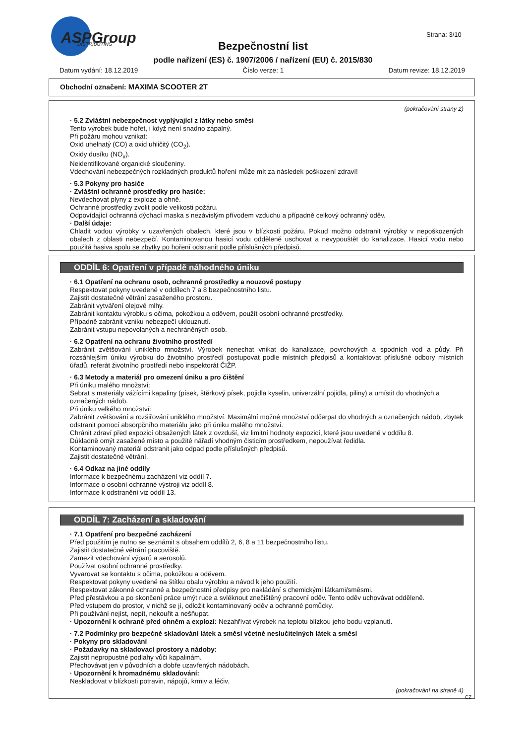ASPGroup
DISTRIBUTING
Strana: 3/10
Bezpečnostní list
podle nařízení (ES) č. 1907/2006 / nařízení (EU) č. 2015/830
Datum vydání: 18.12.2019 Číslo verze: 1 Datum revize: 18.12.2019
Obchodní označení: MAXIMA SCOOTER 2T
(pokračování strany 2)
· 5.2 Zvláštní nebezpečnost vyplývající z látky nebo směsi
Tento výrobek bude hořet, i když není snadno zápalný.
Při požáru mohou vznikat:
Oxid uhelnatý (CO) a oxid uhličitý (CO<sub>2</sub>).
Oxidy dusíku (NO<sub>x</sub>).
Neidentifikované organické sloučeniny.
Vdechování nebezpečných rozkladných produktů hoření může mít za následek poškození zdraví!
· 5.3 Pokyny pro hasiče
· Zvláštní ochranné prostředky pro hasiče:
Nevdechovat plyny z exploze a ohně.
Ochranné prostředky zvolit podle velikosti požáru.
Odpovídající ochranná dýchací maska s nezávislým přívodem vzduchu a případně celkový ochranný oděv.
· Další údaje:
Chladit vodou výrobky v uzavřených obalech, které jsou v blízkosti požáru. Pokud možno odstranit výrobky v nepoškozených obalech z oblasti nebezpečí. Kontaminovanou hasicí vodu odděleně uschovat a nevypouštět do kanalizace. Hasicí vodu nebo použitá hasiva spolu se zbytky po hoření odstranit podle příslušných předpisů.
ODDÍL 6: Opatření v případě náhodného úniku
· 6.1 Opatření na ochranu osob, ochranné prostředky a nouzové postupy
Respektovat pokyny uvedené v oddílech 7 a 8 bezpečnostního listu.
Zajistit dostatečné větrání zasaženého prostoru.
Zabránit vytváření olejové mlhy.
Zabránit kontaktu výrobku s očima, pokožkou a oděvem, použít osobní ochranné prostředky.
Případně zabránit vzniku nebezpečí uklouznutí.
Zabránit vstupu nepovolaných a nechráněných osob.
· 6.2 Opatření na ochranu životního prostředí
Zabránit zvětšování uniklého množství. Výrobek nenechat vnikat do kanalizace, povrchových a spodních vod a půdy. Při rozsáhlejším úniku výrobku do životního prostředí postupovat podle místních předpisů a kontaktovat příslušné odbory místních úřadů, referát životního prostředí nebo inspektorát ČIŽP.
· 6.3 Metody a materiál pro omezení úniku a pro čištění
Při úniku malého množství:
Sebrat s materiály vážícími kapaliny (písek, štěrkový písek, pojidla kyselin, univerzální pojidla, piliny) a umístit do vhodných a označených nádob.
Při úniku velkého množství:
Zabránit zvětšování a rozšiřování uniklého množství. Maximální možné množství odčerpat do vhodných a označených nádob, zbytek odstranit pomocí absorpčního materiálu jako při úniku malého množství.
Chránit zdraví před expozicí obsažených látek z ovzduší, viz limitní hodnoty expozicí, které jsou uvedené v oddílu 8.
Důkladně omýt zasažené místo a použité nářadí vhodným čisticím prostředkem, nepoužívat ředidla.
Kontaminovaný materiál odstranit jako odpad podle příslušných předpisů.
Zajistit dostatečné větrání.
· 6.4 Odkaz na jiné oddíly
Informace k bezpečnému zacházení viz oddíl 7.
Informace o osobní ochranné výstroji viz oddíl 8.
Informace k odstranění viz oddíl 13.
ODDÍL 7: Zacházení a skladování
· 7.1 Opatření pro bezpečné zacházení
Před použitím je nutno se seznámit s obsahem oddílů 2, 6, 8 a 11 bezpečnostního listu.
Zajistit dostatečné větrání pracoviště.
Zamezit vdechování výparů a aerosolů.
Používat osobní ochranné prostředky.
Vyvarovat se kontaktu s očima, pokožkou a oděvem.
Respektovat pokyny uvedené na štítku obalu výrobku a návod k jeho použití.
Respektovat zákonné ochranné a bezpečnostní předpisy pro nakládání s chemickými látkami/směsmi.
Před přestávkou a po skončení práce umýt ruce a svléknout znečištěný pracovní oděv. Tento oděv uchovávat odděleně.
Před vstupem do prostor, v nichž se jí, odložit kontaminovaný oděv a ochranné pomůcky.
Při používání nejíst, nepít, nekouřit a nešňupat.
· Upozornění k ochraně před ohněm a explozí: Nezahřívat výrobek na teplotu blízkou jeho bodu vzplanutí.
· 7.2 Podmínky pro bezpečné skladování látek a směsí včetně neslučitelných látek a směsí
· Pokyny pro skladování
· Požadavky na skladovací prostory a nádoby:
Zajistit nepropustné podlahy vůči kapalinám.
Přechovávat jen v původních a dobře uzavřených nádobách.
· Upozornění k hromadnému skladování:
Neskladovat v blízkosti potravin, nápojů, krmiv a léčiv.
(pokračování na straně 4)
CZ